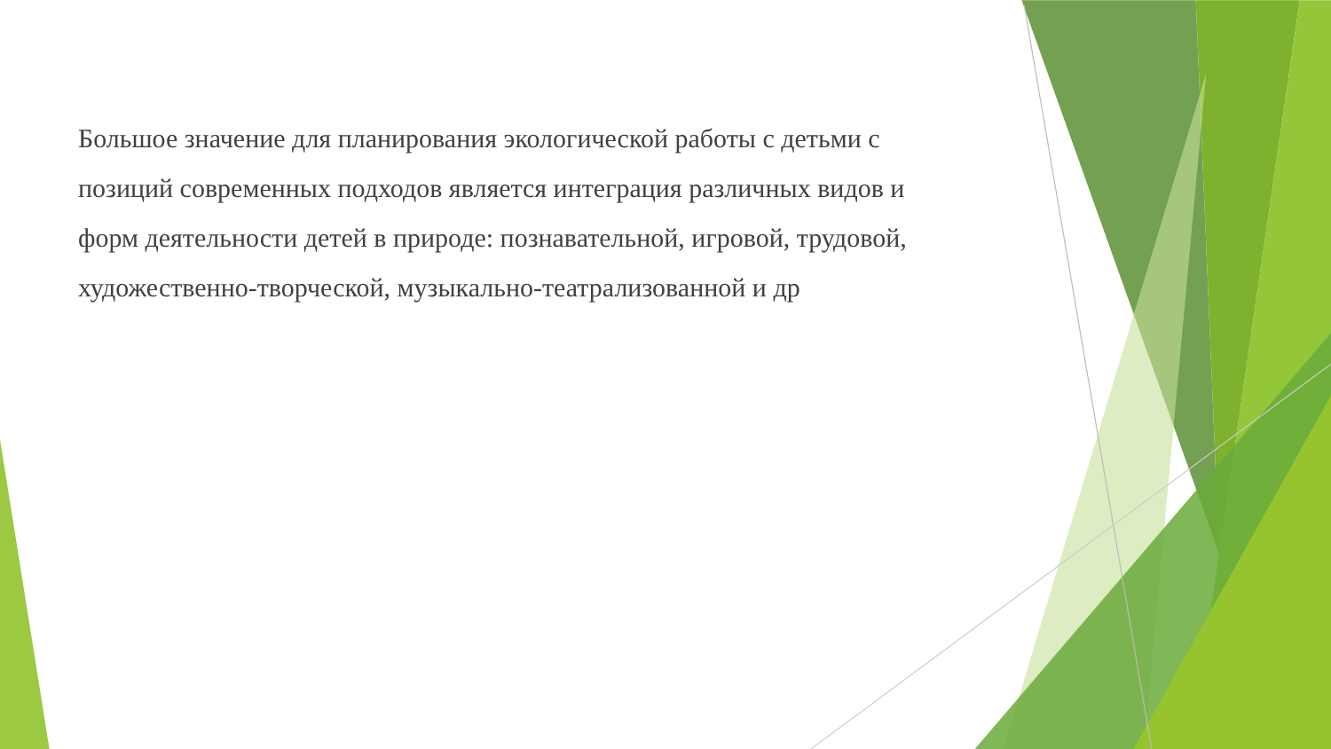Большое значение для планирования экологической работы с детьми с позиций современных подходов является интеграция различных видов и форм деятельности детей в природе: познавательной, игровой, трудовой, художественно-творческой, музыкально-театрализованной и др